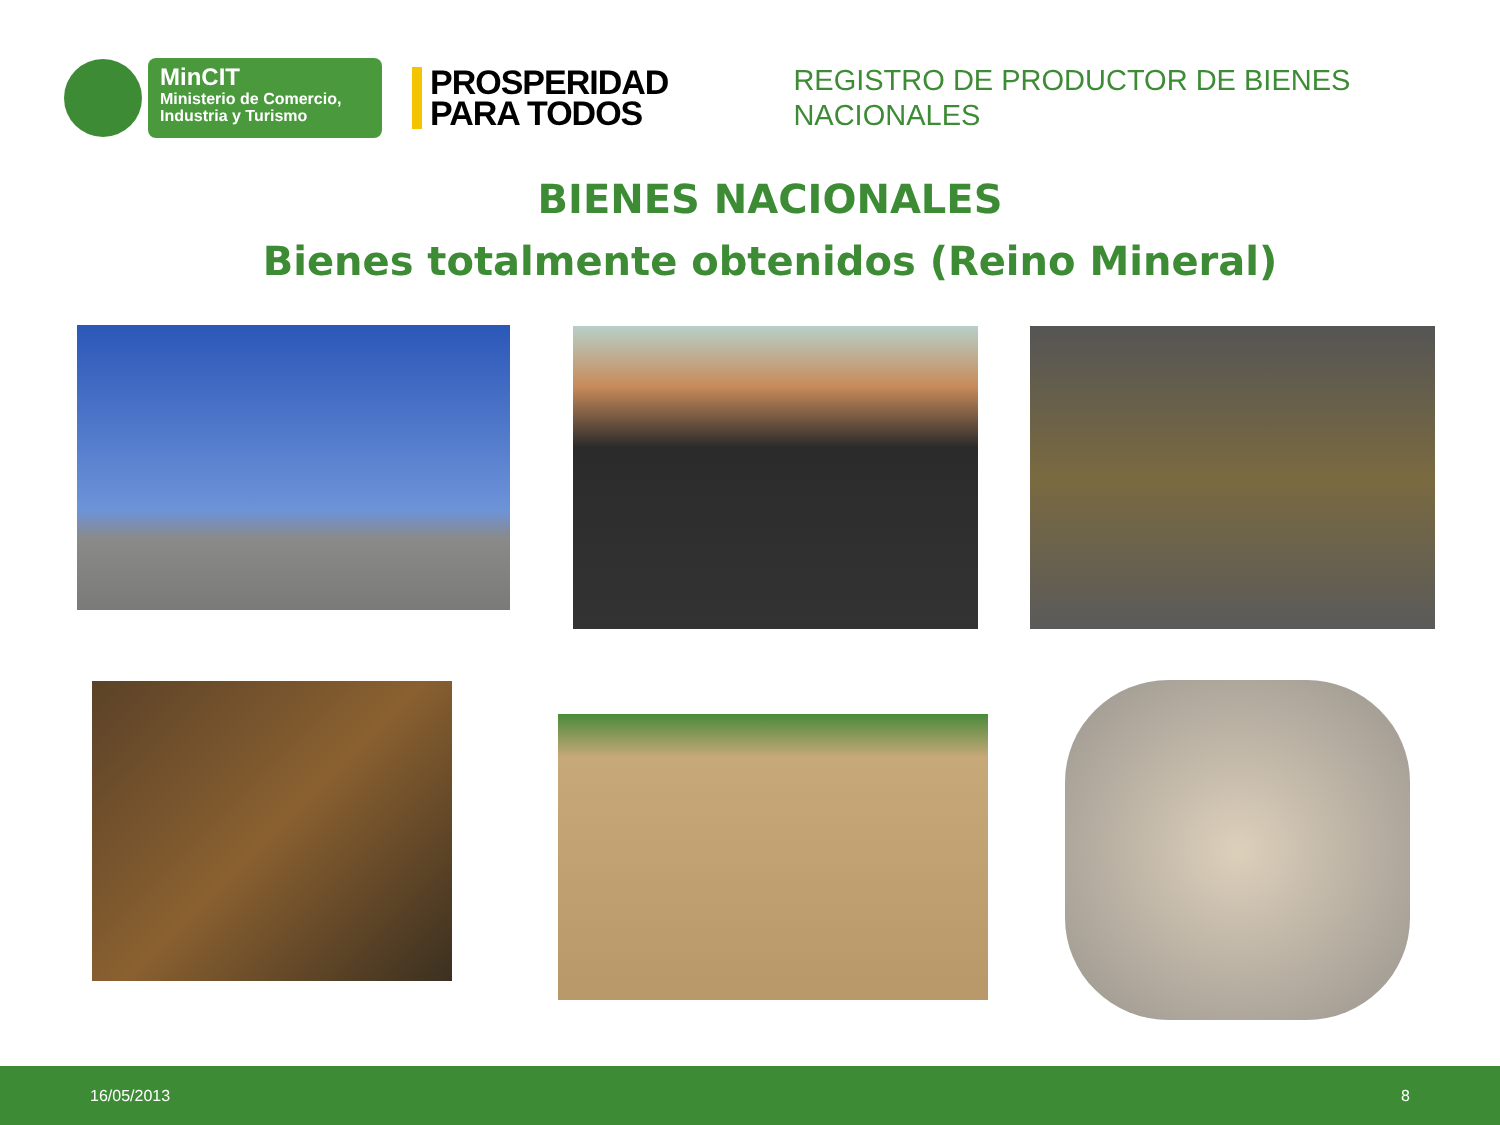MinCIT
Ministerio de Comercio,
Industria y Turismo
PROSPERIDAD
PARA TODOS
REGISTRO DE PRODUCTOR DE BIENES
NACIONALES
BIENES NACIONALES
Bienes totalmente obtenidos (Reino Mineral)
16/05/2013 8